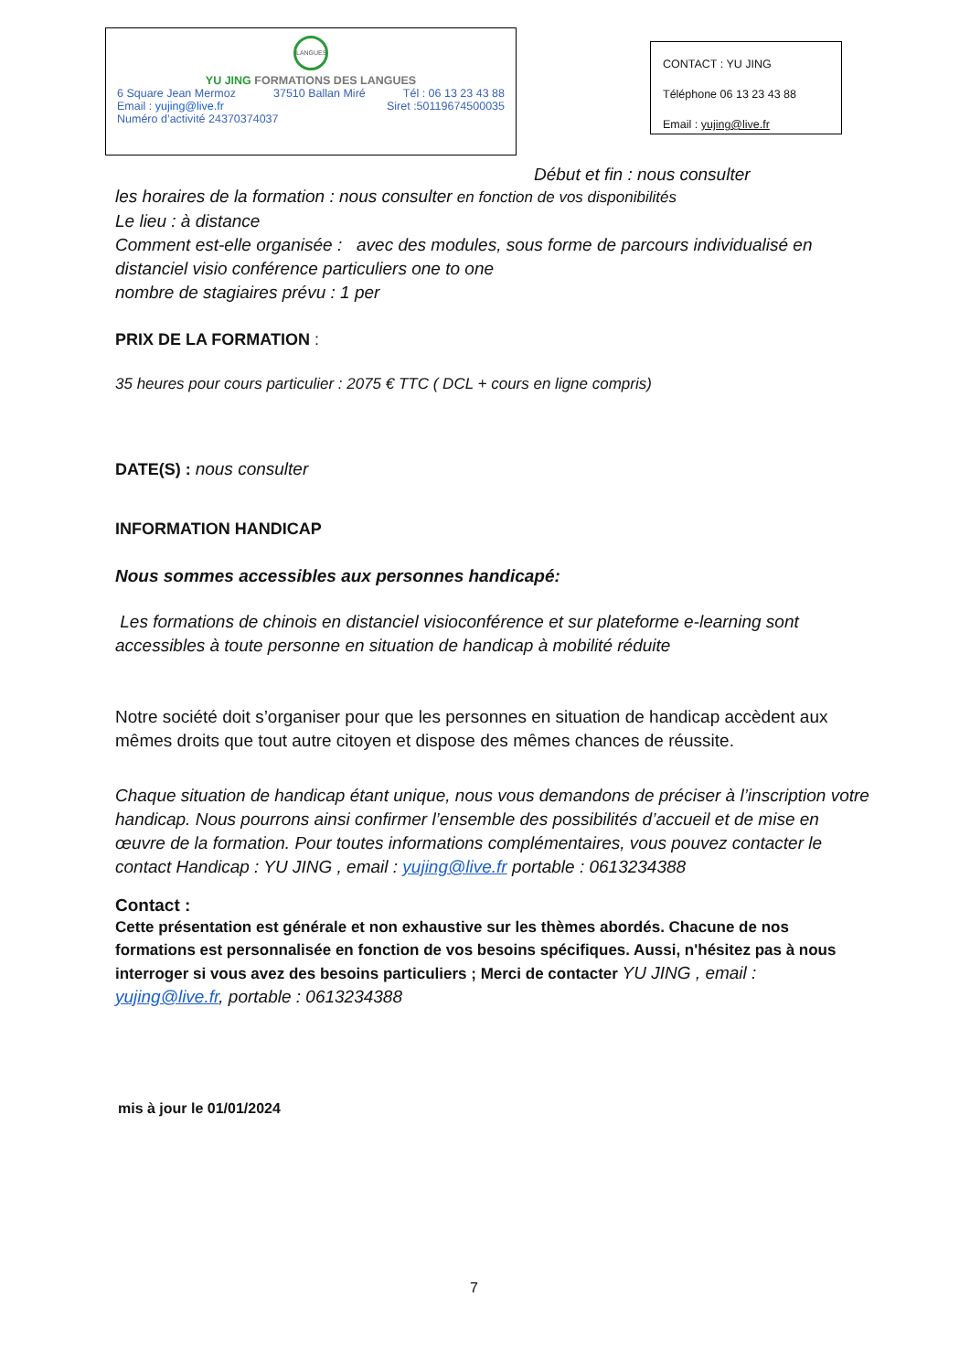LANGUES
YU JING FORMATIONS DES LANGUES
6 Square Jean Mermoz 37510 Ballan Miré Tél : 06 13 23 43 88
Email : yujing@live.fr Siret :50119674500035
Numéro d’activité 24370374037
CONTACT : YU JING
Téléphone 06 13 23 43 88
Email : yujing@live.fr
Début et fin : nous consulter
les horaires de la formation : nous consulter en fonction de vos disponibilités
Le lieu : à distance
Comment est-elle organisée : avec des modules, sous forme de parcours individualisé en distanciel visio conférence particuliers one to one
nombre de stagiaires prévu : 1 per
PRIX DE LA FORMATION :
35 heures pour cours particulier : 2075 € TTC ( DCL + cours en ligne compris)
DATE(S) : nous consulter
INFORMATION HANDICAP
Nous sommes accessibles aux personnes handicapé:
Les formations de chinois en distanciel visioconférence et sur plateforme e-learning sont accessibles à toute personne en situation de handicap à mobilité réduite
Notre société doit s’organiser pour que les personnes en situation de handicap accèdent aux mêmes droits que tout autre citoyen et dispose des mêmes chances de réussite.
Chaque situation de handicap étant unique, nous vous demandons de préciser à l’inscription votre handicap. Nous pourrons ainsi confirmer l’ensemble des possibilités d’accueil et de mise en œuvre de la formation. Pour toutes informations complémentaires, vous pouvez contacter le contact Handicap : YU JING , email : yujing@live.fr portable : 0613234388
Contact :
Cette présentation est générale et non exhaustive sur les thèmes abordés. Chacune de nos formations est personnalisée en fonction de vos besoins spécifiques. Aussi, n'hésitez pas à nous interroger si vous avez des besoins particuliers ; Merci de contacter YU JING , email : yujing@live.fr, portable : 0613234388
mis à jour le 01/01/2024
7